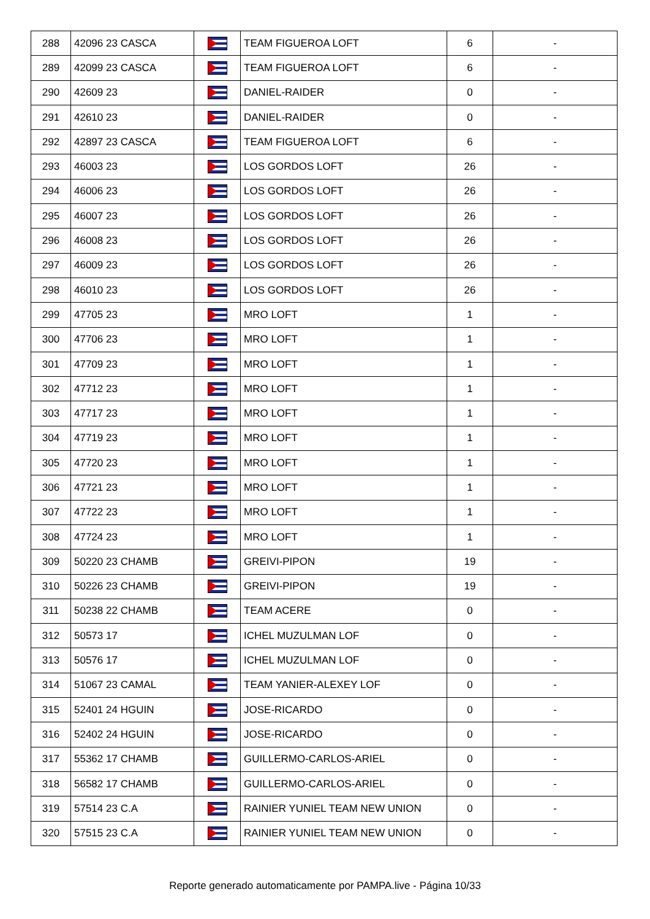| 288 | 42096 23 CASCA | | TEAM FIGUEROA LOFT | 6 | - |
| 289 | 42099 23 CASCA | | TEAM FIGUEROA LOFT | 6 | - |
| 290 | 42609 23 | | DANIEL-RAIDER | 0 | - |
| 291 | 42610 23 | | DANIEL-RAIDER | 0 | - |
| 292 | 42897 23 CASCA | | TEAM FIGUEROA LOFT | 6 | - |
| 293 | 46003 23 | | LOS GORDOS LOFT | 26 | - |
| 294 | 46006 23 | | LOS GORDOS LOFT | 26 | - |
| 295 | 46007 23 | | LOS GORDOS LOFT | 26 | - |
| 296 | 46008 23 | | LOS GORDOS LOFT | 26 | - |
| 297 | 46009 23 | | LOS GORDOS LOFT | 26 | - |
| 298 | 46010 23 | | LOS GORDOS LOFT | 26 | - |
| 299 | 47705 23 | | MRO LOFT | 1 | - |
| 300 | 47706 23 | | MRO LOFT | 1 | - |
| 301 | 47709 23 | | MRO LOFT | 1 | - |
| 302 | 47712 23 | | MRO LOFT | 1 | - |
| 303 | 47717 23 | | MRO LOFT | 1 | - |
| 304 | 47719 23 | | MRO LOFT | 1 | - |
| 305 | 47720 23 | | MRO LOFT | 1 | - |
| 306 | 47721 23 | | MRO LOFT | 1 | - |
| 307 | 47722 23 | | MRO LOFT | 1 | - |
| 308 | 47724 23 | | MRO LOFT | 1 | - |
| 309 | 50220 23 CHAMB | | GREIVI-PIPON | 19 | - |
| 310 | 50226 23 CHAMB | | GREIVI-PIPON | 19 | - |
| 311 | 50238 22 CHAMB | | TEAM ACERE | 0 | - |
| 312 | 50573 17 | | ICHEL MUZULMAN LOF | 0 | - |
| 313 | 50576 17 | | ICHEL MUZULMAN LOF | 0 | - |
| 314 | 51067 23 CAMAL | | TEAM YANIER-ALEXEY LOF | 0 | - |
| 315 | 52401 24 HGUIN | | JOSE-RICARDO | 0 | - |
| 316 | 52402 24 HGUIN | | JOSE-RICARDO | 0 | - |
| 317 | 55362 17 CHAMB | | GUILLERMO-CARLOS-ARIEL | 0 | - |
| 318 | 56582 17 CHAMB | | GUILLERMO-CARLOS-ARIEL | 0 | - |
| 319 | 57514 23 C.A | | RAINIER YUNIEL TEAM NEW UNION | 0 | - |
| 320 | 57515 23 C.A | | RAINIER YUNIEL TEAM NEW UNION | 0 | - |
Reporte generado automaticamente por PAMPA.live - Página 10/33